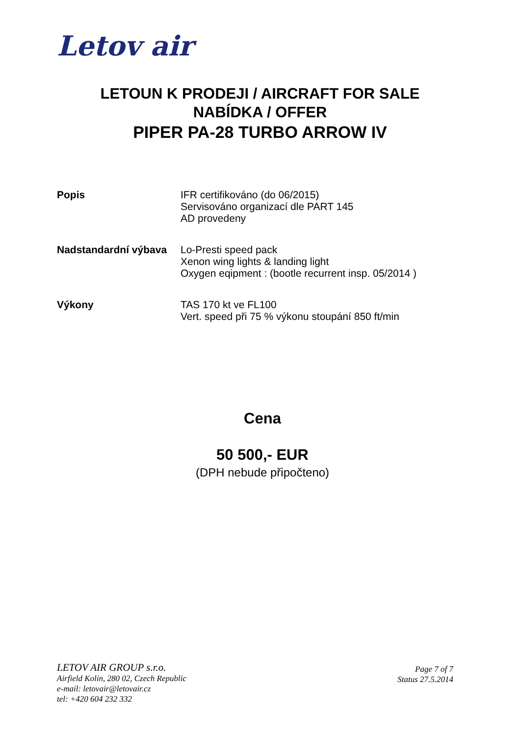Letov air
LETOUN K PRODEJI / AIRCRAFT FOR SALE
NABÍDKA / OFFER
PIPER PA-28 TURBO ARROW IV
Popis IFR certifikováno (do 06/2015)
Servisováno organizací dle PART 145
AD provedeny
Nadstandardní výbava Lo-Presti speed pack
Xenon wing lights & landing light
Oxygen eqipment : (bootle recurrent insp. 05/2014 )
Výkony TAS 170 kt ve FL100
Vert. speed při 75 % výkonu stoupání 850 ft/min
Cena
50 500,- EUR
(DPH nebude připočteno)
LETOV AIR GROUP s.r.o.
Airfield Kolín, 280 02, Czech Republic
e-mail: letovair@letovair.cz
tel: +420 604 232 332
Page 7 of 7
Status 27.5.2014